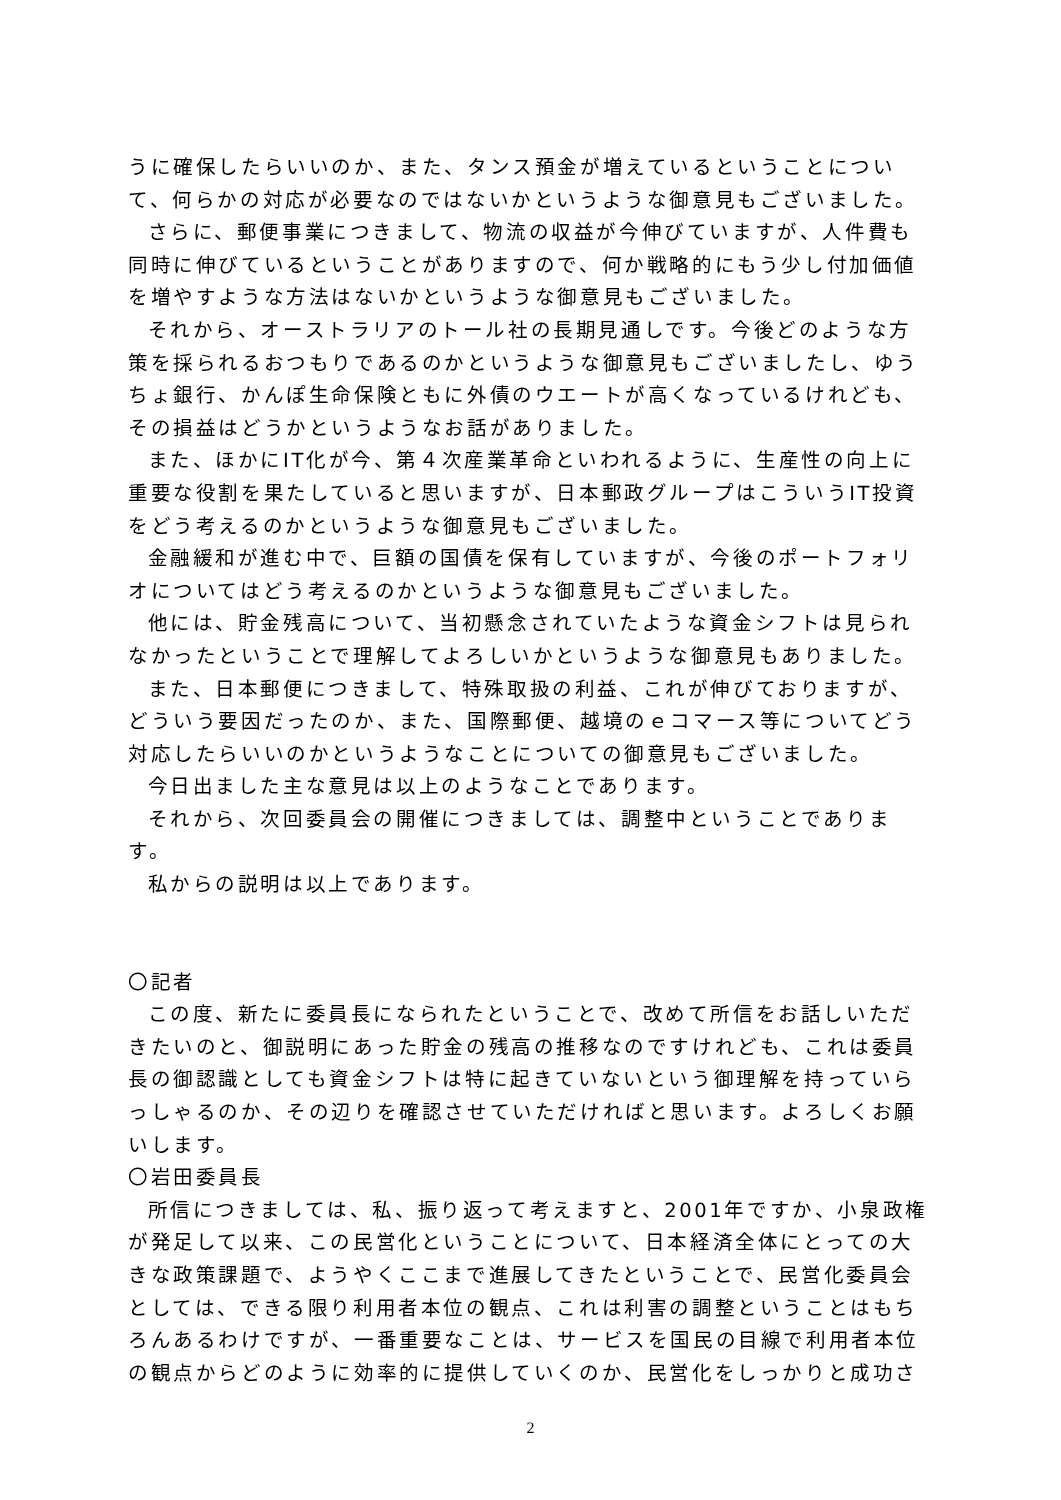うに確保したらいいのか、また、タンス預金が増えているということについて、何らかの対応が必要なのではないかというような御意見もございました。
さらに、郵便事業につきまして、物流の収益が今伸びていますが、人件費も同時に伸びているということがありますので、何か戦略的にもう少し付加価値を増やすような方法はないかというような御意見もございました。
それから、オーストラリアのトール社の長期見通しです。今後どのような方策を採られるおつもりであるのかというような御意見もございましたし、ゆうちょ銀行、かんぽ生命保険ともに外債のウエートが高くなっているけれども、その損益はどうかというようなお話がありました。
また、ほかにIT化が今、第４次産業革命といわれるように、生産性の向上に重要な役割を果たしていると思いますが、日本郵政グループはこういうIT投資をどう考えるのかというような御意見もございました。
金融緩和が進む中で、巨額の国債を保有していますが、今後のポートフォリオについてはどう考えるのかというような御意見もございました。
他には、貯金残高について、当初懸念されていたような資金シフトは見られなかったということで理解してよろしいかというような御意見もありました。
また、日本郵便につきまして、特殊取扱の利益、これが伸びておりますが、どういう要因だったのか、また、国際郵便、越境のｅコマース等についてどう対応したらいいのかというようなことについての御意見もございました。
今日出ました主な意見は以上のようなことであります。
それから、次回委員会の開催につきましては、調整中ということであります。
私からの説明は以上であります。
〇記者
この度、新たに委員長になられたということで、改めて所信をお話しいただきたいのと、御説明にあった貯金の残高の推移なのですけれども、これは委員長の御認識としても資金シフトは特に起きていないという御理解を持っていらっしゃるのか、その辺りを確認させていただければと思います。よろしくお願いします。
〇岩田委員長
所信につきましては、私、振り返って考えますと、2001年ですか、小泉政権が発足して以来、この民営化ということについて、日本経済全体にとっての大きな政策課題で、ようやくここまで進展してきたということで、民営化委員会としては、できる限り利用者本位の観点、これは利害の調整ということはもちろんあるわけですが、一番重要なことは、サービスを国民の目線で利用者本位の観点からどのように効率的に提供していくのか、民営化をしっかりと成功さ
2